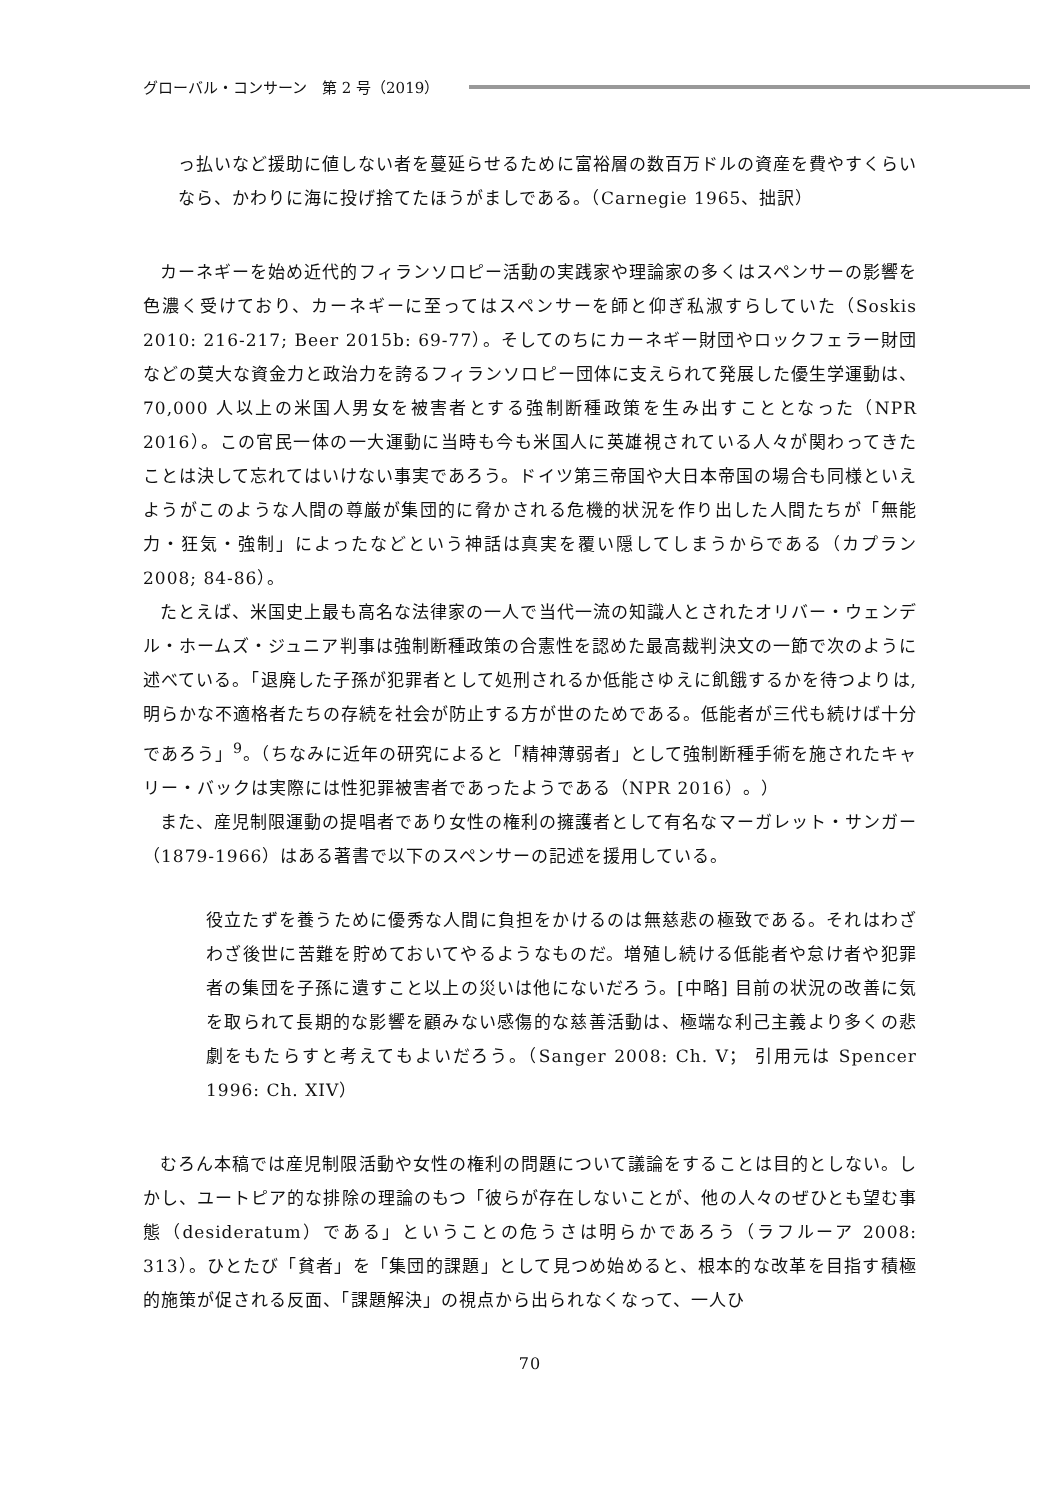グローバル・コンサーン　第 2 号（2019）
っ払いなど援助に値しない者を蔓延らせるために富裕層の数百万ドルの資産を費やすくらいなら、かわりに海に投げ捨てたほうがましである。（Carnegie 1965、拙訳）
カーネギーを始め近代的フィランソロピー活動の実践家や理論家の多くはスペンサーの影響を色濃く受けており、カーネギーに至ってはスペンサーを師と仰ぎ私淑すらしていた（Soskis 2010: 216-217; Beer 2015b: 69-77）。そしてのちにカーネギー財団やロックフェラー財団などの莫大な資金力と政治力を誇るフィランソロピー団体に支えられて発展した優生学運動は、70,000 人以上の米国人男女を被害者とする強制断種政策を生み出すこととなった（NPR 2016）。この官民一体の一大運動に当時も今も米国人に英雄視されている人々が関わってきたことは決して忘れてはいけない事実であろう。ドイツ第三帝国や大日本帝国の場合も同様といえようがこのような人間の尊厳が集団的に脅かされる危機的状況を作り出した人間たちが「無能力・狂気・強制」によったなどという神話は真実を覆い隠してしまうからである（カプラン 2008; 84-86）。
たとえば、米国史上最も高名な法律家の一人で当代一流の知識人とされたオリバー・ウェンデル・ホームズ・ジュニア判事は強制断種政策の合憲性を認めた最高裁判決文の一節で次のように述べている。「退廃した子孫が犯罪者として処刑されるか低能さゆえに飢餓するかを待つよりは,明らかな不適格者たちの存続を社会が防止する方が世のためである。低能者が三代も続けば十分であろう」<sup>9</sup>。（ちなみに近年の研究によると「精神薄弱者」として強制断種手術を施されたキャリー・バックは実際には性犯罪被害者であったようである（NPR 2016）。）
また、産児制限運動の提唱者であり女性の権利の擁護者として有名なマーガレット・サンガー（1879-1966）はある著書で以下のスペンサーの記述を援用している。
役立たずを養うために優秀な人間に負担をかけるのは無慈悲の極致である。それはわざわざ後世に苦難を貯めておいてやるようなものだ。増殖し続ける低能者や怠け者や犯罪者の集団を子孫に遺すこと以上の災いは他にないだろう。[中略] 目前の状況の改善に気を取られて長期的な影響を顧みない感傷的な慈善活動は、極端な利己主義より多くの悲劇をもたらすと考えてもよいだろう。（Sanger 2008: Ch. V； 引用元は Spencer 1996: Ch. XIV）
むろん本稿では産児制限活動や女性の権利の問題について議論をすることは目的としない。しかし、ユートピア的な排除の理論のもつ「彼らが存在しないことが、他の人々のぜひとも望む事態（desideratum）である」ということの危うさは明らかであろう（ラフルーア 2008: 313）。ひとたび「貧者」を「集団的課題」として見つめ始めると、根本的な改革を目指す積極的施策が促される反面、「課題解決」の視点から出られなくなって、一人ひ
70